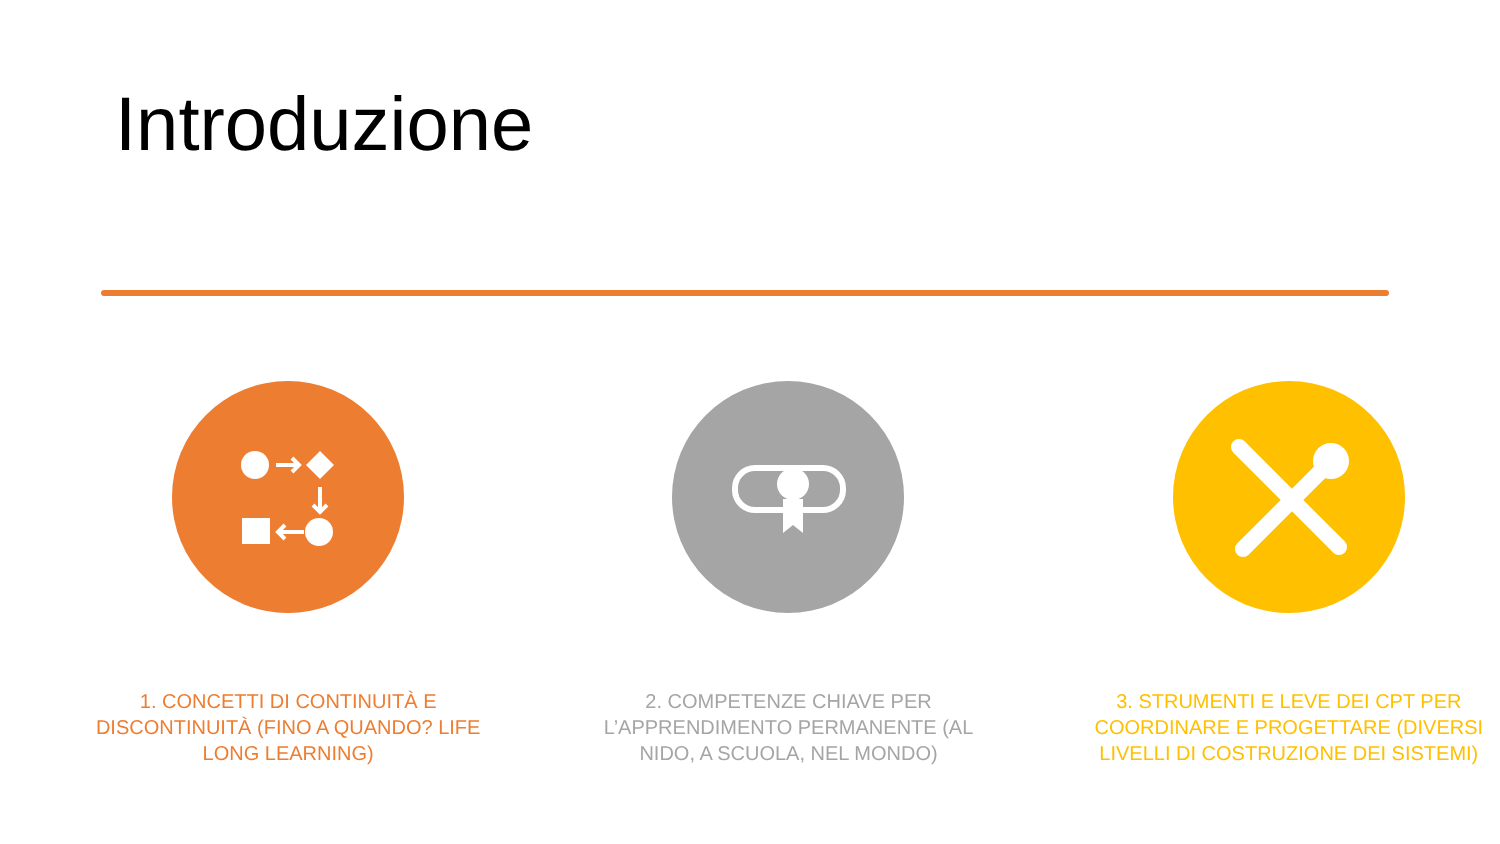Introduzione
1. CONCETTI DI CONTINUITÀ E DISCONTINUITÀ (FINO A QUANDO? LIFE LONG LEARNING)
2. COMPETENZE CHIAVE PER L’APPRENDIMENTO PERMANENTE (AL NIDO, A SCUOLA, NEL MONDO)
3. STRUMENTI E LEVE DEI CPT PER COORDINARE E PROGETTARE (DIVERSI LIVELLI DI COSTRUZIONE DEI SISTEMI)